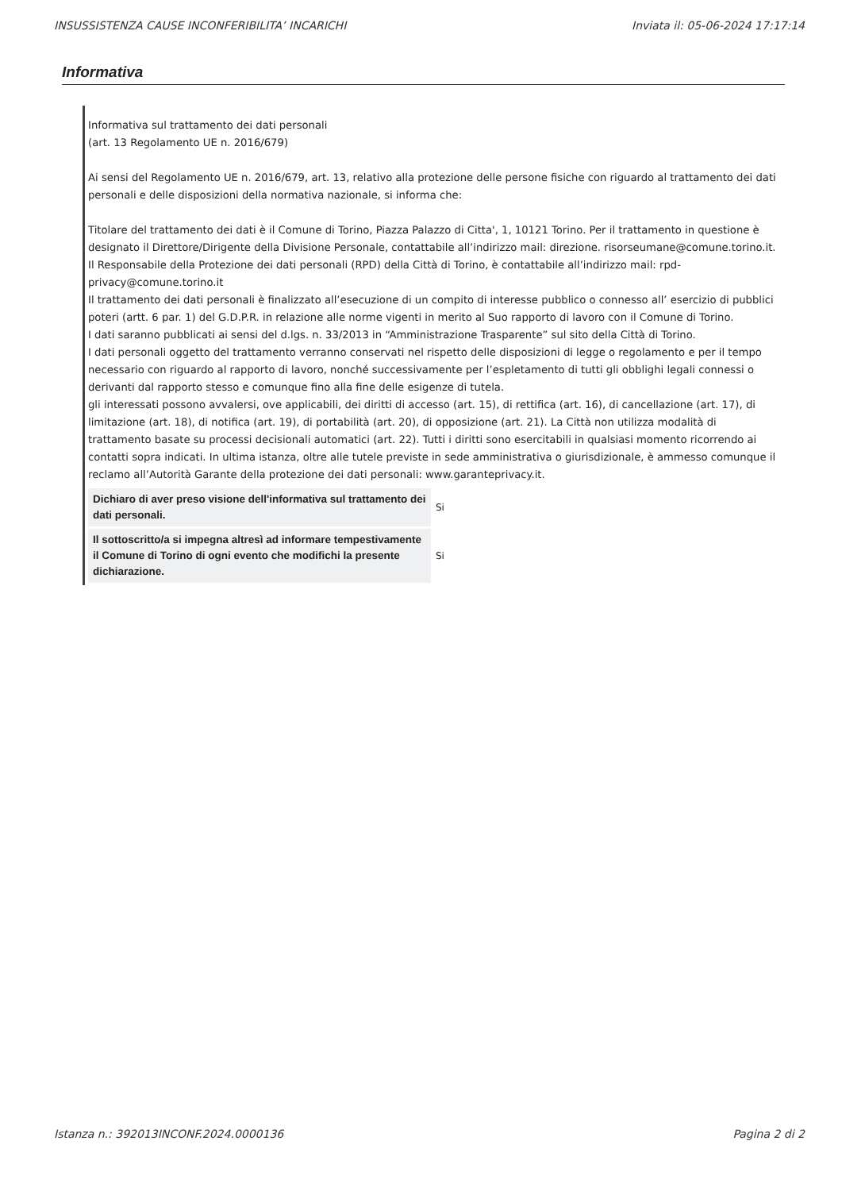INSUSSISTENZA CAUSE INCONFERIBILITA’ INCARICHI Inviata il: 05-06-2024 17:17:14
Informativa
Informativa sul trattamento dei dati personali
(art. 13 Regolamento UE n. 2016/679)
Ai sensi del Regolamento UE n. 2016/679, art. 13, relativo alla protezione delle persone fisiche con riguardo al trattamento dei dati personali e delle disposizioni della normativa nazionale, si informa che:
Titolare del trattamento dei dati è il Comune di Torino, Piazza Palazzo di Citta', 1, 10121 Torino. Per il trattamento in questione è designato il Direttore/Dirigente della Divisione Personale, contattabile all’indirizzo mail: direzione. risorseumane@comune.torino.it.
Il Responsabile della Protezione dei dati personali (RPD) della Città di Torino, è contattabile all’indirizzo mail: rpd-privacy@comune.torino.it
Il trattamento dei dati personali è finalizzato all’esecuzione di un compito di interesse pubblico o connesso all’ esercizio di pubblici poteri (artt. 6 par. 1) del G.D.P.R. in relazione alle norme vigenti in merito al Suo rapporto di lavoro con il Comune di Torino.
I dati saranno pubblicati ai sensi del d.lgs. n. 33/2013 in “Amministrazione Trasparente” sul sito della Città di Torino.
I dati personali oggetto del trattamento verranno conservati nel rispetto delle disposizioni di legge o regolamento e per il tempo necessario con riguardo al rapporto di lavoro, nonché successivamente per l’espletamento di tutti gli obblighi legali connessi o derivanti dal rapporto stesso e comunque fino alla fine delle esigenze di tutela.
gli interessati possono avvalersi, ove applicabili, dei diritti di accesso (art. 15), di rettifica (art. 16), di cancellazione (art. 17), di limitazione (art. 18), di notifica (art. 19), di portabilità (art. 20), di opposizione (art. 21). La Città non utilizza modalità di trattamento basate su processi decisionali automatici (art. 22). Tutti i diritti sono esercitabili in qualsiasi momento ricorrendo ai contatti sopra indicati. In ultima istanza, oltre alle tutele previste in sede amministrativa o giurisdizionale, è ammesso comunque il reclamo all’Autorità Garante della protezione dei dati personali: www.garanteprivacy.it.
| Dichiaro di aver preso visione dell'informativa sul trattamento dei dati personali. | Si |
| Il sottoscritto/a si impegna altresì ad informare tempestivamente il Comune di Torino di ogni evento che modifichi la presente dichiarazione. | Si |
Istanza n.: 392013INCONF.2024.0000136 Pagina 2 di 2